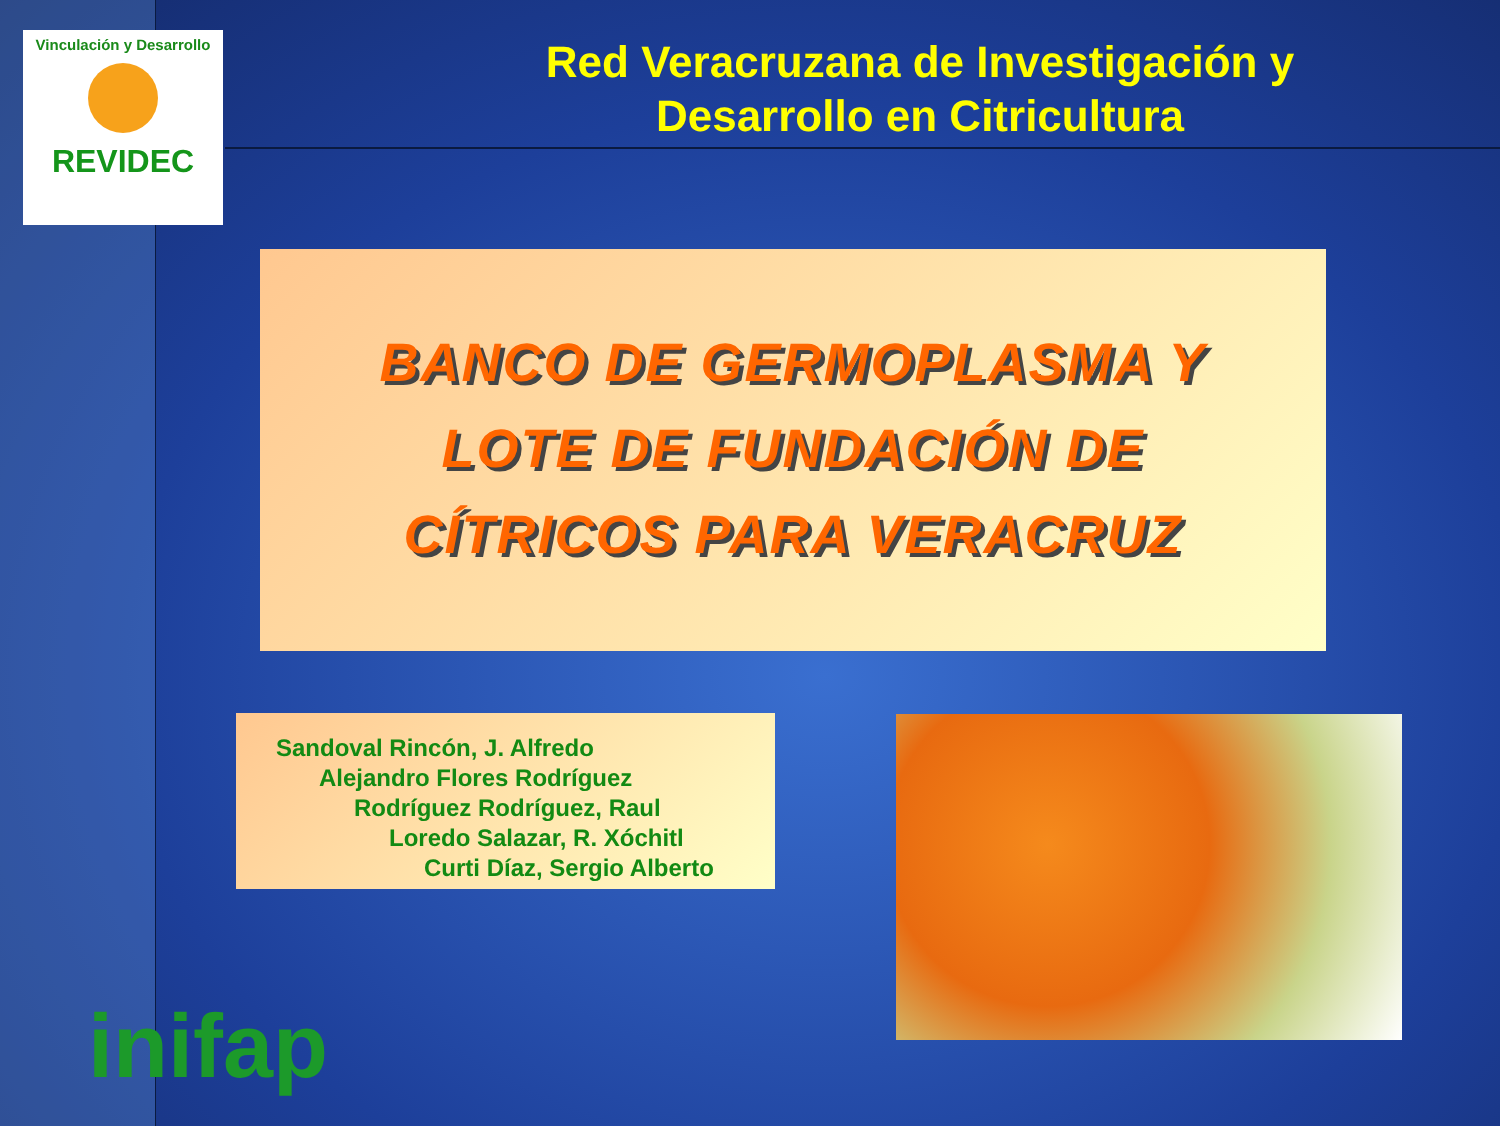Vinculación y Desarrollo
REVIDEC
Red Veracruzana de Investigación y
Desarrollo en Citricultura
BANCO DE GERMOPLASMA Y
LOTE DE FUNDACIÓN DE
CÍTRICOS PARA VERACRUZ
Sandoval Rincón, J. Alfredo
Alejandro Flores Rodríguez
Rodríguez Rodríguez, Raul
Loredo Salazar, R. Xóchitl
Curti Díaz, Sergio Alberto
inifap